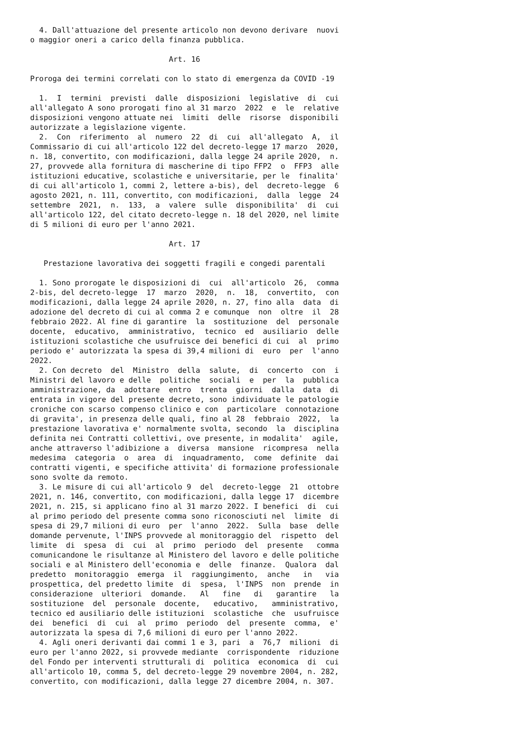4. Dall'attuazione del presente articolo non devono derivare  nuovi
o maggior oneri a carico della finanza pubblica.

                               Art. 16

Proroga dei termini correlati con lo stato di emergenza da COVID -19

  1.  I  termini  previsti  dalle  disposizioni  legislative  di  cui
all'allegato A sono prorogati fino al 31 marzo  2022  e  le  relative
disposizioni vengono attuate nei  limiti  delle  risorse  disponibili
autorizzate a legislazione vigente.
  2.  Con  riferimento  al  numero  22  di  cui  all'allegato  A,  il
Commissario di cui all'articolo 122 del decreto-legge 17 marzo  2020,
n. 18, convertito, con modificazioni, dalla legge 24 aprile 2020,  n.
27, provvede alla fornitura di mascherine di tipo FFP2  o  FFP3  alle
istituzioni educative, scolastiche e universitarie, per le  finalita'
di cui all'articolo 1, commi 2, lettere a-bis), del  decreto-legge  6
agosto 2021, n. 111, convertito, con modificazioni,  dalla  legge  24
settembre  2021,  n.  133,  a  valere  sulle  disponibilita'  di  cui
all'articolo 122, del citato decreto-legge n. 18 del 2020, nel limite
di 5 milioni di euro per l'anno 2021.

                               Art. 17

   Prestazione lavorativa dei soggetti fragili e congedi parentali

  1. Sono prorogate le disposizioni di  cui  all'articolo  26,  comma
2-bis, del decreto-legge  17  marzo  2020,  n.  18,  convertito,  con
modificazioni, dalla legge 24 aprile 2020, n. 27, fino alla  data  di
adozione del decreto di cui al comma 2 e comunque  non  oltre  il  28
febbraio 2022. Al fine di garantire  la  sostituzione  del  personale
docente,  educativo,  amministrativo,  tecnico  ed  ausiliario  delle
istituzioni scolastiche che usufruisce dei benefici di cui  al  primo
periodo e' autorizzata la spesa di 39,4 milioni di  euro  per  l'anno
2022.
  2. Con decreto  del  Ministro  della  salute,  di  concerto  con  i
Ministri del lavoro e delle  politiche  sociali  e  per  la  pubblica
amministrazione, da  adottare  entro  trenta  giorni  dalla  data  di
entrata in vigore del presente decreto, sono individuate le patologie
croniche con scarso compenso clinico e con  particolare  connotazione
di gravita', in presenza delle quali, fino al 28  febbraio  2022,  la
prestazione lavorativa e' normalmente svolta, secondo  la  disciplina
definita nei Contratti collettivi, ove presente, in modalita'  agile,
anche attraverso l'adibizione a  diversa  mansione  ricompresa  nella
medesima  categoria  o  area  di  inquadramento,  come  definite  dai
contratti vigenti, e specifiche attivita' di formazione professionale
sono svolte da remoto.
  3. Le misure di cui all'articolo 9  del  decreto-legge  21  ottobre
2021, n. 146, convertito, con modificazioni, dalla legge 17  dicembre
2021, n. 215, si applicano fino al 31 marzo 2022. I benefici  di  cui
al primo periodo del presente comma sono riconosciuti nel  limite  di
spesa di 29,7 milioni di euro  per  l'anno  2022.  Sulla  base  delle
domande pervenute, l'INPS provvede al monitoraggio del  rispetto  del
limite  di  spesa  di  cui  al  primo  periodo  del  presente   comma
comunicandone le risultanze al Ministero del lavoro e delle politiche
sociali e al Ministero dell'economia e  delle  finanze.  Qualora  dal
predetto  monitoraggio  emerga  il  raggiungimento,  anche   in   via
prospettica, del predetto limite  di  spesa,  l'INPS  non  prende  in
considerazione  ulteriori  domande.   Al   fine   di   garantire   la
sostituzione  del  personale  docente,   educativo,   amministrativo,
tecnico ed ausiliario delle istituzioni  scolastiche  che  usufruisce
dei  benefici  di  cui  al  primo  periodo  del  presente  comma,  e'
autorizzata la spesa di 7,6 milioni di euro per l'anno 2022.
  4. Agli oneri derivanti dai commi 1 e 3, pari  a  76,7  milioni  di
euro per l'anno 2022, si provvede mediante  corrispondente  riduzione
del Fondo per interventi strutturali di  politica  economica  di  cui
all'articolo 10, comma 5, del decreto-legge 29 novembre 2004, n. 282,
convertito, con modificazioni, dalla legge 27 dicembre 2004, n. 307.